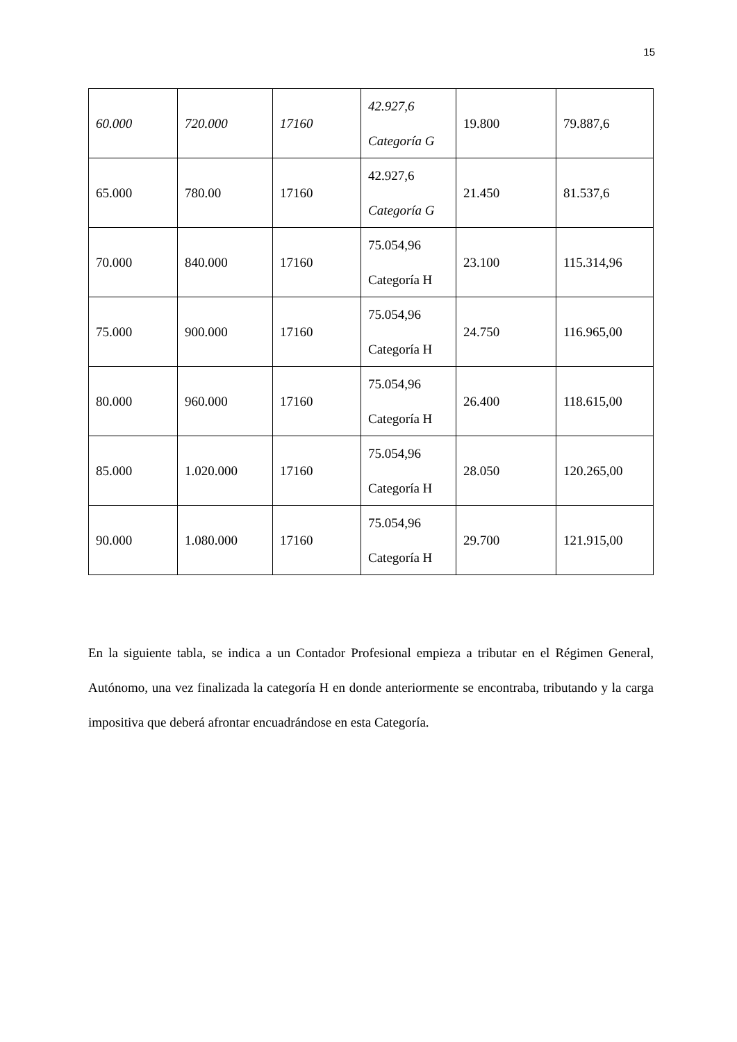15
| 60.000 | 720.000 | 17160 | 42.927,6 Categoría G | 19.800 | 79.887,6 |
| 65.000 | 780.00 | 17160 | 42.927,6 Categoría G | 21.450 | 81.537,6 |
| 70.000 | 840.000 | 17160 | 75.054,96 Categoría H | 23.100 | 115.314,96 |
| 75.000 | 900.000 | 17160 | 75.054,96 Categoría H | 24.750 | 116.965,00 |
| 80.000 | 960.000 | 17160 | 75.054,96 Categoría H | 26.400 | 118.615,00 |
| 85.000 | 1.020.000 | 17160 | 75.054,96 Categoría H | 28.050 | 120.265,00 |
| 90.000 | 1.080.000 | 17160 | 75.054,96 Categoría H | 29.700 | 121.915,00 |
En la siguiente tabla, se indica a un Contador Profesional empieza a tributar en el Régimen General, Autónomo, una vez finalizada la categoría H en donde anteriormente se encontraba, tributando y la carga impositiva que deberá afrontar encuadrándose en esta Categoría.